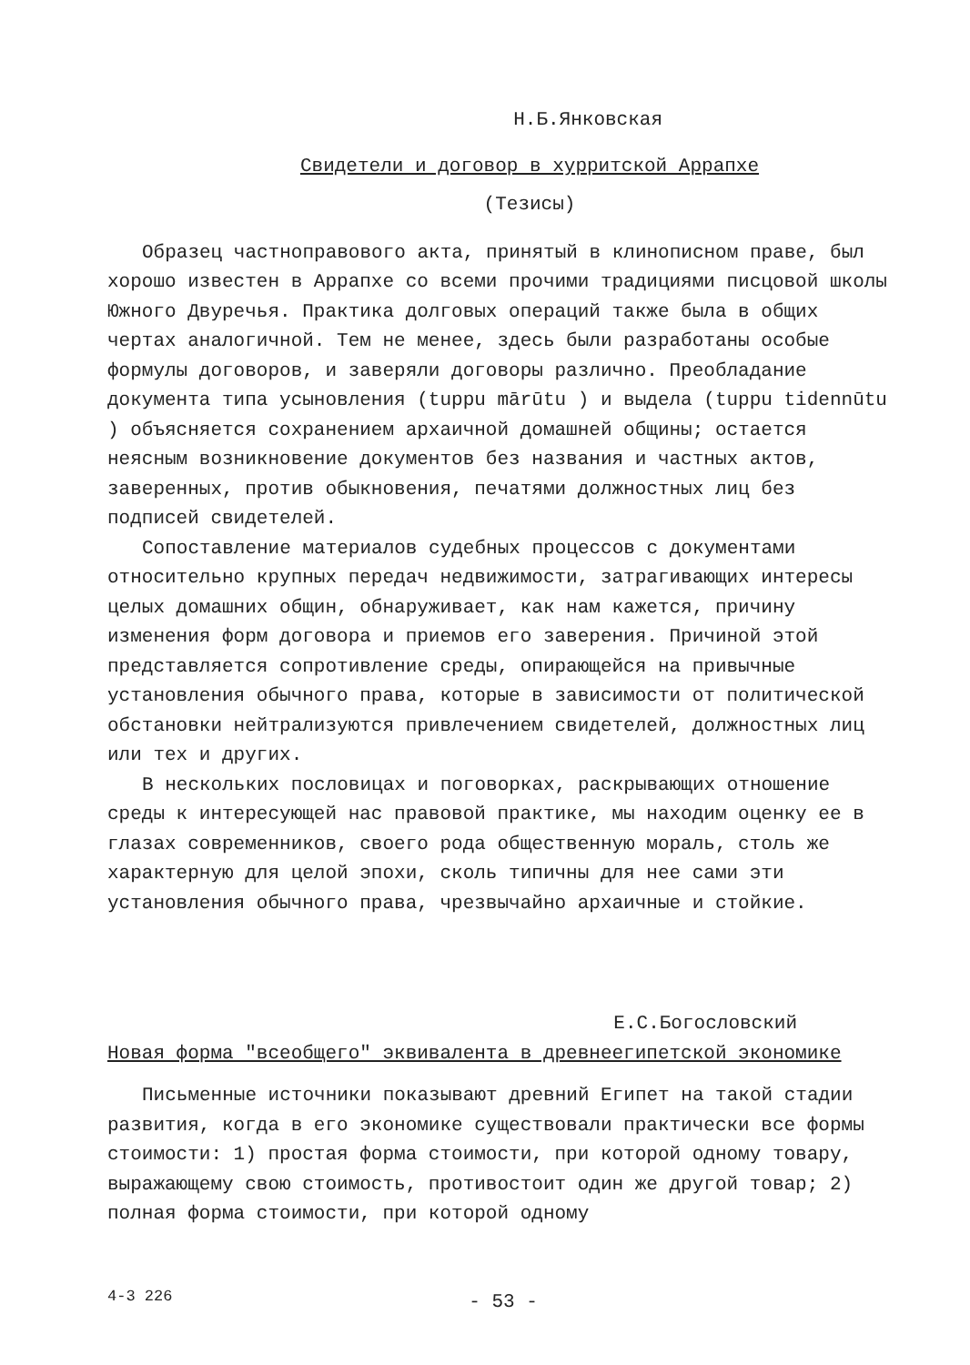Н.Б.Янковская
Свидетели и договор в хурритской Аррапхе
(Тезисы)
Образец частноправового акта, принятый в клинописном праве, был хорошо известен в Аррапхе со всеми прочими традициями писцовой школы Южного Двуречья. Практика долговых операций также была в общих чертах аналогичной. Тем не менее, здесь были разработаны особые формулы договоров, и заверяли договоры различно. Преобладание документа типа усыновления (tuppu mārūtu ) и выдела (tuppu tidennūtu ) объясняется сохранением архаичной домашней общины; остается неясным возникновение документов без названия и частных актов, заверенных, против обыкновения, печатями должностных лиц без подписей свидетелей.
Сопоставление материалов судебных процессов с документами относительно крупных передач недвижимости, затрагивающих интересы целых домашних общин, обнаруживает, как нам кажется, причину изменения форм договора и приемов его заверения. Причиной этой представляется сопротивление среды, опирающейся на привычные установления обычного права, которые в зависимости от политической обстановки нейтрализуются привлечением свидетелей, должностных лиц или тех и других.
В нескольких пословицах и поговорках, раскрывающих отношение среды к интересующей нас правовой практике, мы находим оценку ее в глазах современников, своего рода общественную мораль, столь же характерную для целой эпохи, сколь типичны для нее сами эти установления обычного права, чрезвычайно архаичные и стойкие.
Е.С.Богословский
Новая форма "всеобщего" эквивалента в древнеегипетской экономике
Письменные источники показывают древний Египет на такой стадии развития, когда в его экономике существовали практически все формы стоимости: 1) простая форма стоимости, при которой одному товару, выражающему свою стоимость, противостоит один же другой товар; 2) полная форма стоимости, при которой одному
4-3 226
- 53 -